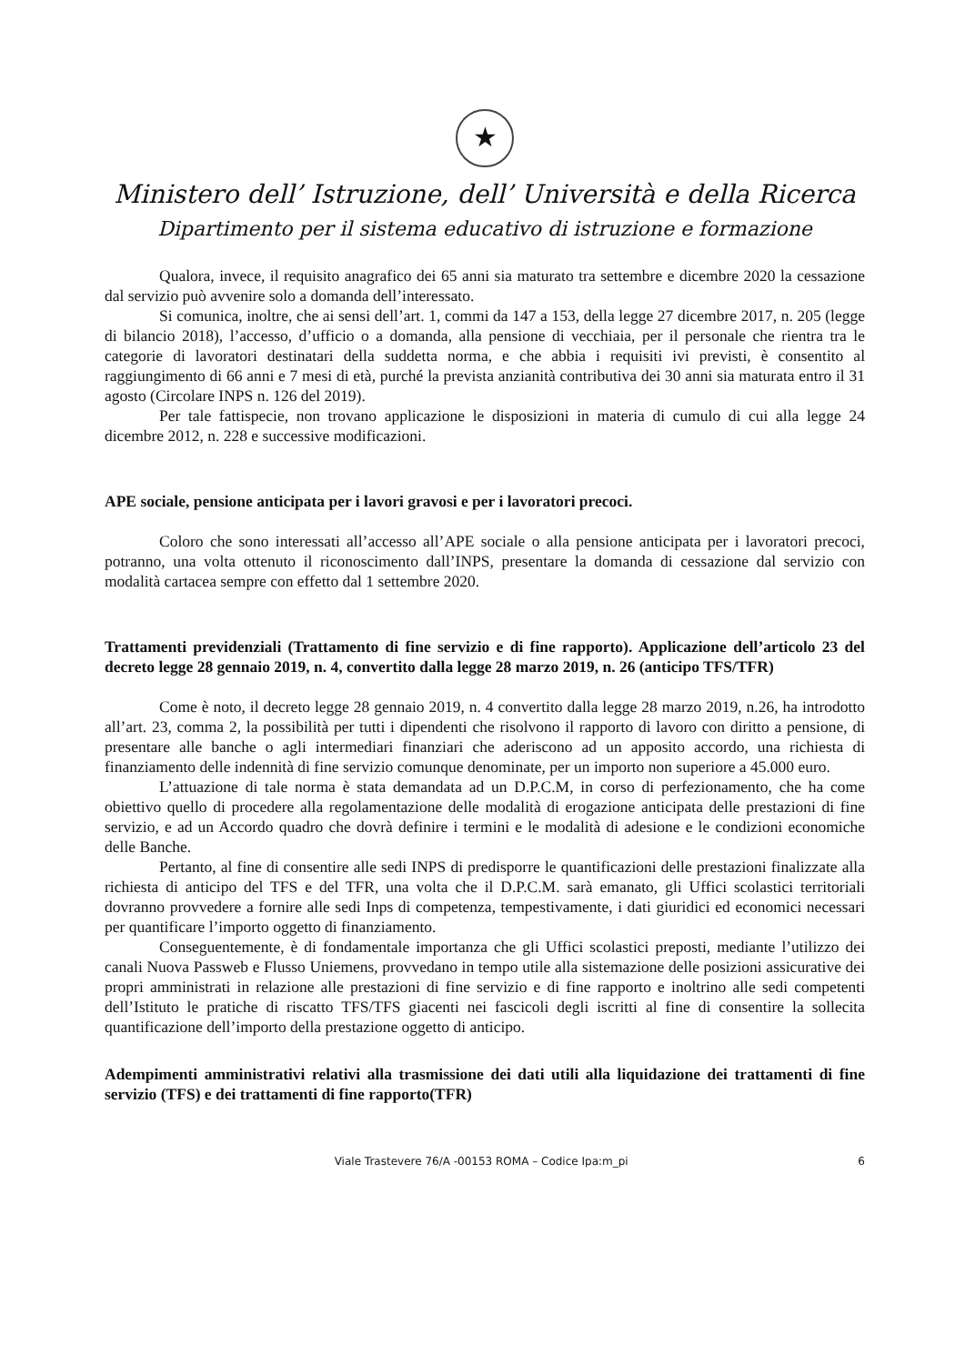★
Ministero dell’ Istruzione, dell’ Università e della Ricerca
Dipartimento per il sistema educativo di istruzione e formazione
Qualora, invece, il requisito anagrafico dei 65 anni sia maturato tra settembre e dicembre 2020 la cessazione dal servizio può avvenire solo a domanda dell’interessato.
Si comunica, inoltre, che ai sensi dell’art. 1, commi da 147 a 153, della legge 27 dicembre 2017, n. 205 (legge di bilancio 2018), l’accesso, d’ufficio o a domanda, alla pensione di vecchiaia, per il personale che rientra tra le categorie di lavoratori destinatari della suddetta norma, e che abbia i requisiti ivi previsti, è consentito al raggiungimento di 66 anni e 7 mesi di età, purché la prevista anzianità contributiva dei 30 anni sia maturata entro il 31 agosto (Circolare INPS n. 126 del 2019).
Per tale fattispecie, non trovano applicazione le disposizioni in materia di cumulo di cui alla legge 24 dicembre 2012, n. 228 e successive modificazioni.
APE sociale, pensione anticipata per i lavori gravosi e per i lavoratori precoci.
Coloro che sono interessati all’accesso all’APE sociale o alla pensione anticipata per i lavoratori precoci, potranno, una volta ottenuto il riconoscimento dall’INPS, presentare la domanda di cessazione dal servizio con modalità cartacea sempre con effetto dal 1 settembre 2020.
Trattamenti previdenziali (Trattamento di fine servizio e di fine rapporto). Applicazione dell’articolo 23 del decreto legge 28 gennaio 2019, n. 4, convertito dalla legge 28 marzo 2019, n. 26 (anticipo TFS/TFR)
Come è noto, il decreto legge 28 gennaio 2019, n. 4 convertito dalla legge 28 marzo 2019, n.26, ha introdotto all’art. 23, comma 2, la possibilità per tutti i dipendenti che risolvono il rapporto di lavoro con diritto a pensione, di presentare alle banche o agli intermediari finanziari che aderiscono ad un apposito accordo, una richiesta di finanziamento delle indennità di fine servizio comunque denominate, per un importo non superiore a 45.000 euro.
L’attuazione di tale norma è stata demandata ad un D.P.C.M, in corso di perfezionamento, che ha come obiettivo quello di procedere alla regolamentazione delle modalità di erogazione anticipata delle prestazioni di fine servizio, e ad un Accordo quadro che dovrà definire i termini e le modalità di adesione e le condizioni economiche delle Banche.
Pertanto, al fine di consentire alle sedi INPS di predisporre le quantificazioni delle prestazioni finalizzate alla richiesta di anticipo del TFS e del TFR, una volta che il D.P.C.M. sarà emanato, gli Uffici scolastici territoriali dovranno provvedere a fornire alle sedi Inps di competenza, tempestivamente, i dati giuridici ed economici necessari per quantificare l’importo oggetto di finanziamento.
Conseguentemente, è di fondamentale importanza che gli Uffici scolastici preposti, mediante l’utilizzo dei canali Nuova Passweb e Flusso Uniemens, provvedano in tempo utile alla sistemazione delle posizioni assicurative dei propri amministrati in relazione alle prestazioni di fine servizio e di fine rapporto e inoltrino alle sedi competenti dell’Istituto le pratiche di riscatto TFS/TFS giacenti nei fascicoli degli iscritti al fine di consentire la sollecita quantificazione dell’importo della prestazione oggetto di anticipo.
Adempimenti amministrativi relativi alla trasmissione dei dati utili alla liquidazione dei trattamenti di fine servizio (TFS) e dei trattamenti di fine rapporto(TFR)
Viale Trastevere 76/A -00153 ROMA – Codice Ipa:m_pi 6